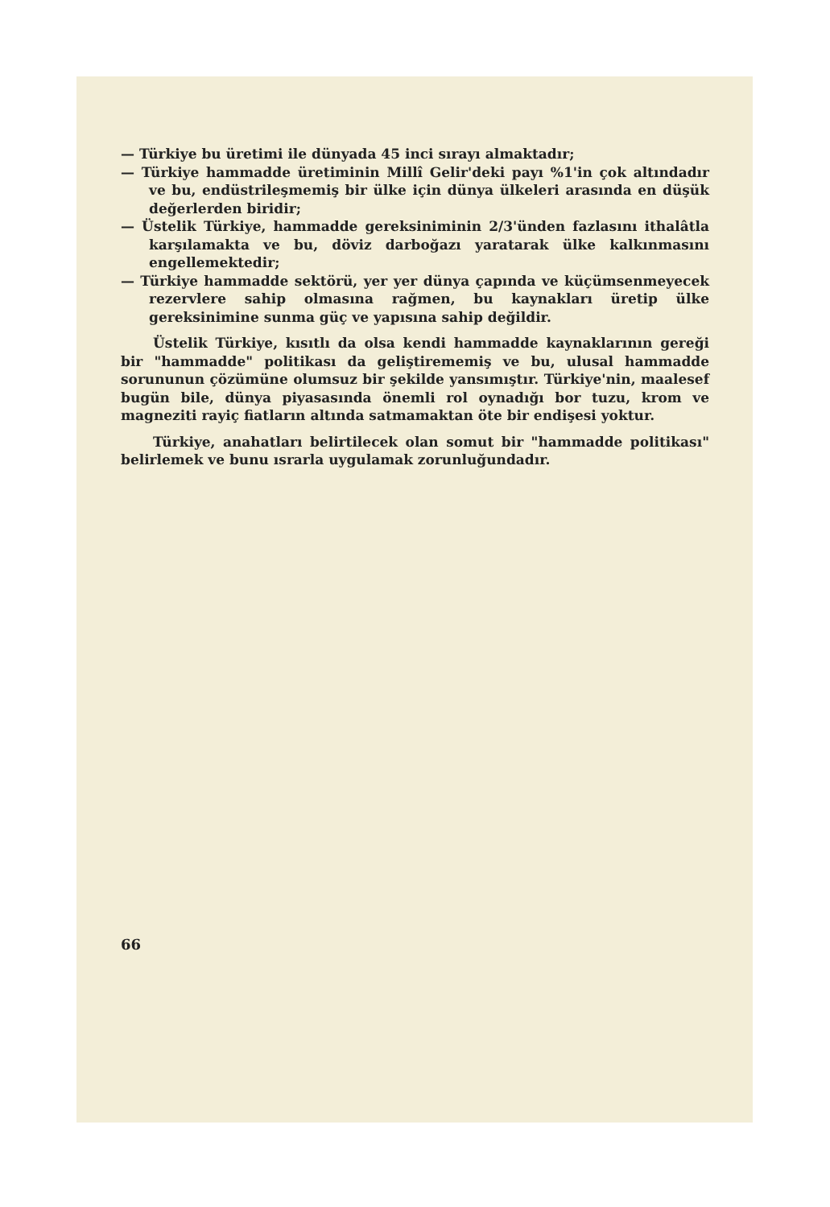— Türkiye bu üretimi ile dünyada 45 inci sırayı almaktadır;
— Türkiye hammadde üretiminin Millî Gelir'deki payı %1'in çok altındadır ve bu, endüstrileşmemiş bir ülke için dünya ülkeleri arasında en düşük değerlerden biridir;
— Üstelik Türkiye, hammadde gereksiniminin 2/3'ünden fazlasını ithalâtla karşılamakta ve bu, döviz darboğazı yaratarak ülke kalkınmasını engellemektedir;
— Türkiye hammadde sektörü, yer yer dünya çapında ve küçümsenmeyecek rezervlere sahip olmasına rağmen, bu kaynakları üretip ülke gereksinimine sunma güç ve yapısına sahip değildir.
Üstelik Türkiye, kısıtlı da olsa kendi hammadde kaynaklarının gereği bir "hammadde" politikası da geliştirememiş ve bu, ulusal hammadde sorununun çözümüne olumsuz bir şekilde yansımıştır. Türkiye'nin, maalesef bugün bile, dünya piyasasında önemli rol oynadığı bor tuzu, krom ve magneziti rayiç fiatların altında satmamaktan öte bir endişesi yoktur.
Türkiye, anahatları belirtilecek olan somut bir "hammadde politikası" belirlemek ve bunu ısrarla uygulamak zorunluğundadır.
66